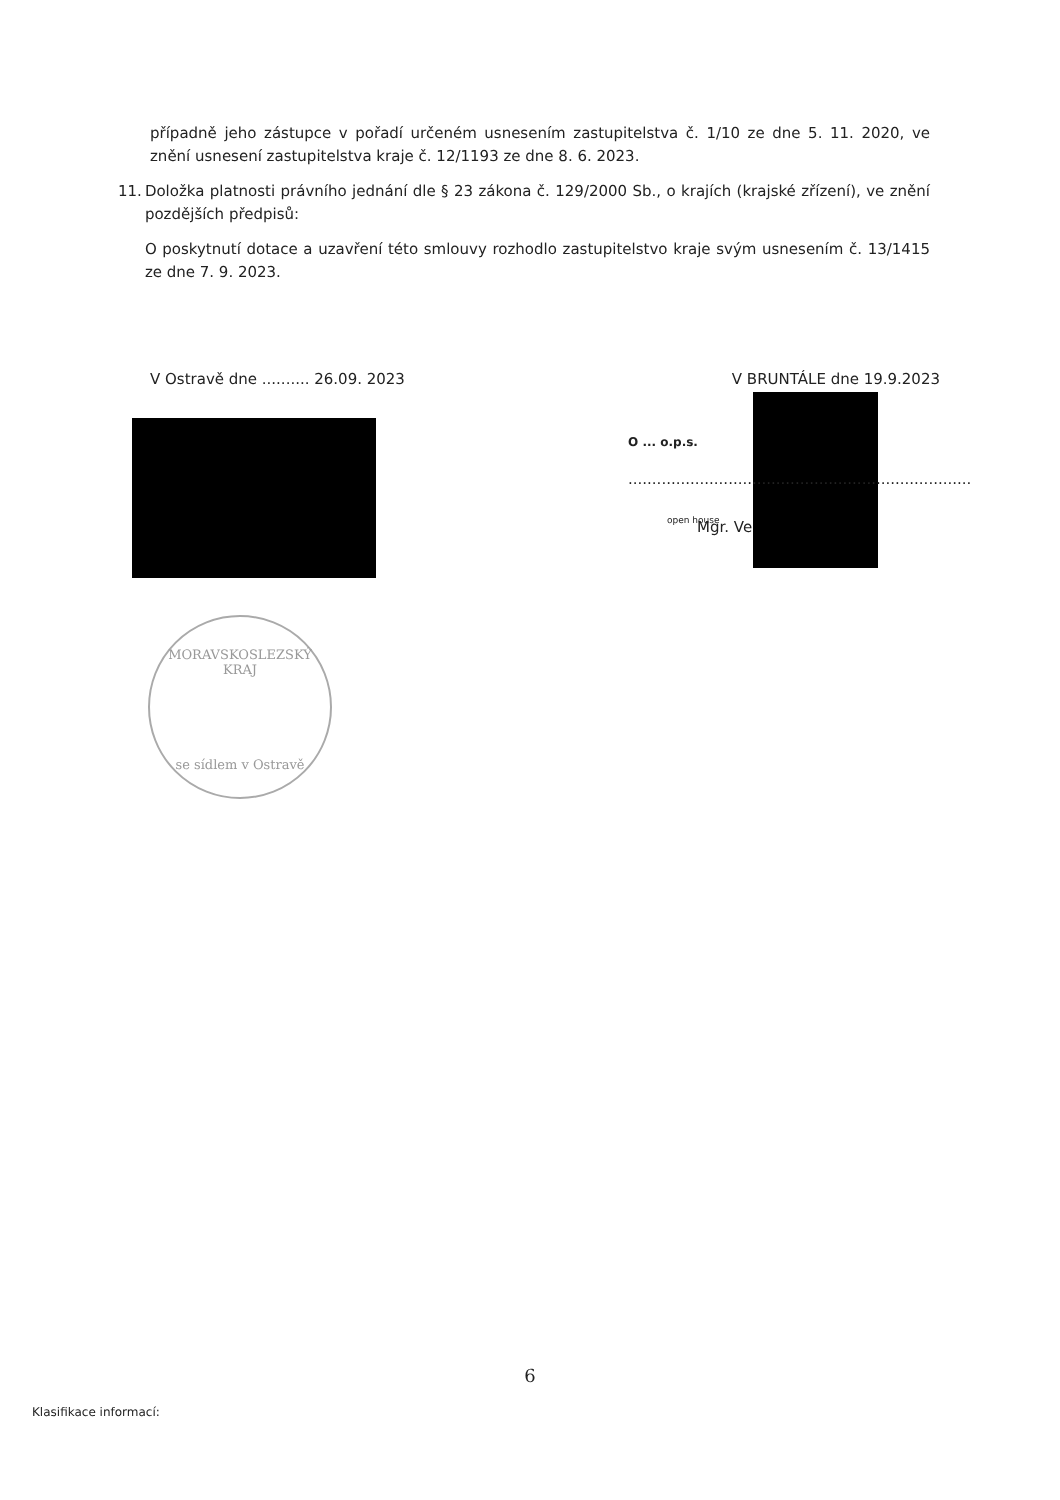případně jeho zástupce v pořadí určeném usnesením zastupitelstva č. 1/10 ze dne 5. 11. 2020, ve znění usnesení zastupitelstva kraje č. 12/1193 ze dne 8. 6. 2023.
11. Doložka platnosti právního jednání dle § 23 zákona č. 129/2000 Sb., o krajích (krajské zřízení), ve znění pozdějších předpisů:
O poskytnutí dotace a uzavření této smlouvy rozhodlo zastupitelstvo kraje svým usnesením č. 13/1415 ze dne 7. 9. 2023.
V Ostravě dne .......... 26.09. 2023
V BRUNTÁLE dne 19.9.2023
O ... o.p.s.
........................................................................
open house Mgr. Ve
MORAVSKOSLEZSKÝ KRAJ
se sídlem v Ostravě
6
Klasifikace informací: